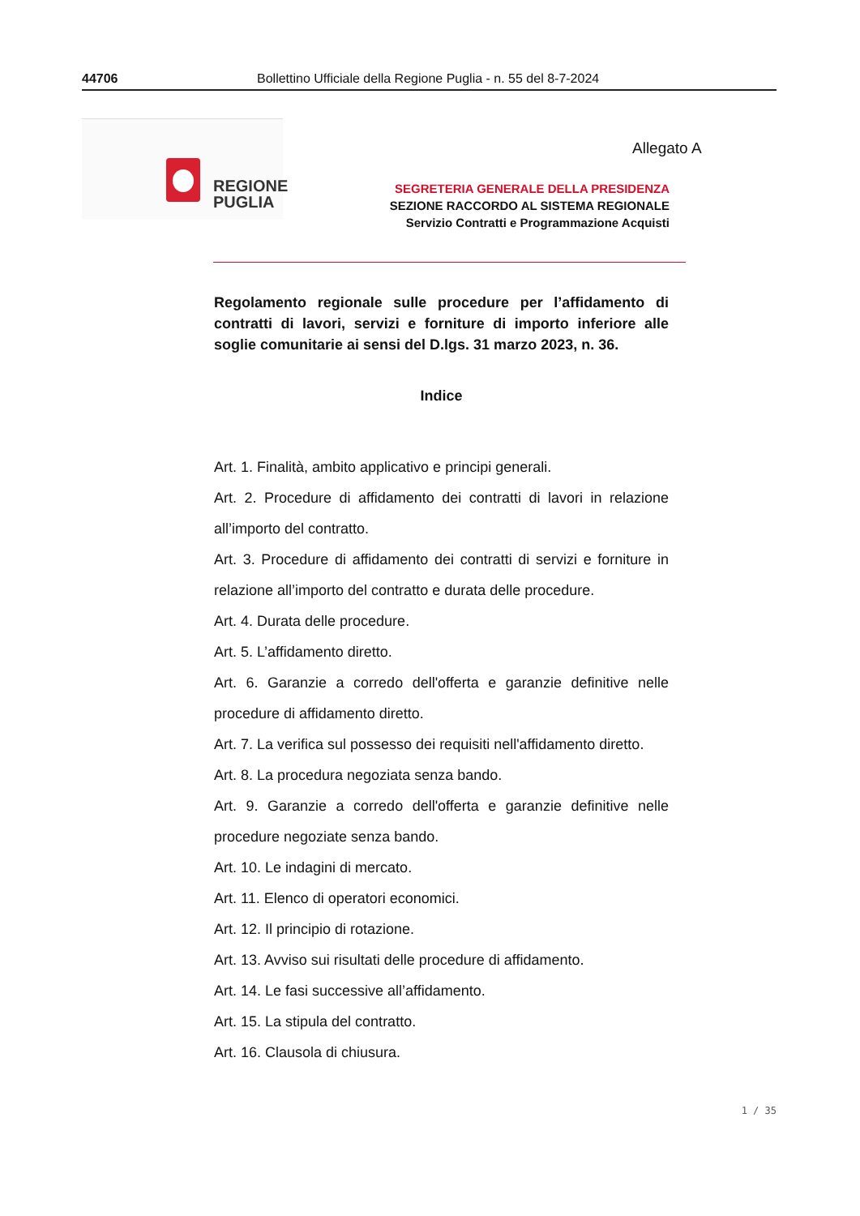44706 Bollettino Ufficiale della Regione Puglia - n. 55 del 8-7-2024
REGIONE
PUGLIA
Allegato A
SEGRETERIA GENERALE DELLA PRESIDENZA
SEZIONE RACCORDO AL SISTEMA REGIONALE
Servizio Contratti e Programmazione Acquisti
Regolamento regionale sulle procedure per l’affidamento di contratti di lavori, servizi e forniture di importo inferiore alle soglie comunitarie ai sensi del D.lgs. 31 marzo 2023, n. 36.
Indice
Art. 1. Finalità, ambito applicativo e principi generali.
Art. 2. Procedure di affidamento dei contratti di lavori in relazione all’importo del contratto.
Art. 3. Procedure di affidamento dei contratti di servizi e forniture in relazione all’importo del contratto e durata delle procedure.
Art. 4. Durata delle procedure.
Art. 5. L’affidamento diretto.
Art. 6. Garanzie a corredo dell'offerta e garanzie definitive nelle procedure di affidamento diretto.
Art. 7. La verifica sul possesso dei requisiti nell'affidamento diretto.
Art. 8. La procedura negoziata senza bando.
Art. 9. Garanzie a corredo dell'offerta e garanzie definitive nelle procedure negoziate senza bando.
Art. 10. Le indagini di mercato.
Art. 11. Elenco di operatori economici.
Art. 12. Il principio di rotazione.
Art. 13. Avviso sui risultati delle procedure di affidamento.
Art. 14. Le fasi successive all’affidamento.
Art. 15. La stipula del contratto.
Art. 16. Clausola di chiusura.
1 / 35